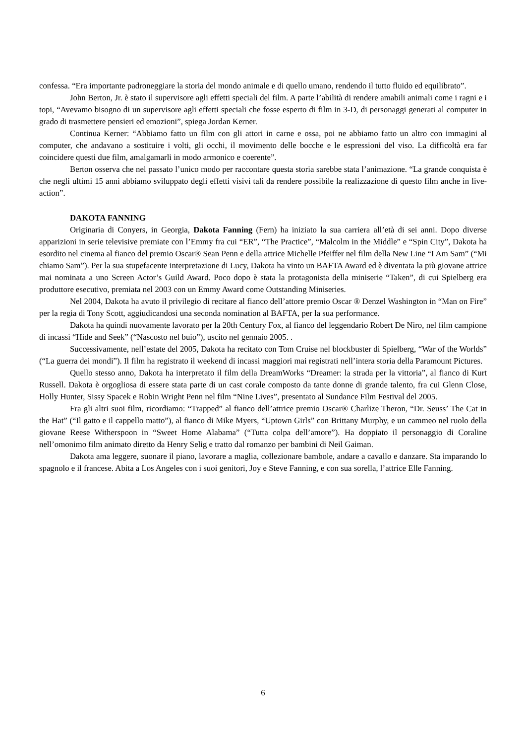confessa. “Era importante padroneggiare la storia del mondo animale e di quello umano, rendendo il tutto fluido ed equilibrato”.
John Berton, Jr. è stato il supervisore agli effetti speciali del film. A parte l’abilità di rendere amabili animali come i ragni e i topi, “Avevamo bisogno di un supervisore agli effetti speciali che fosse esperto di film in 3-D, di personaggi generati al computer in grado di trasmettere pensieri ed emozioni”, spiega Jordan Kerner.
Continua Kerner: “Abbiamo fatto un film con gli attori in carne e ossa, poi ne abbiamo fatto un altro con immagini al computer, che andavano a sostituire i volti, gli occhi, il movimento delle bocche e le espressioni del viso. La difficoltà era far coincidere questi due film, amalgamarli in modo armonico e coerente”.
Berton osserva che nel passato l’unico modo per raccontare questa storia sarebbe stata l’animazione. “La grande conquista è che negli ultimi 15 anni abbiamo sviluppato degli effetti visivi tali da rendere possibile la realizzazione di questo film anche in live-action”.
DAKOTA FANNING
Originaria di Conyers, in Georgia, Dakota Fanning (Fern) ha iniziato la sua carriera all’età di sei anni. Dopo diverse apparizioni in serie televisive premiate con l’Emmy fra cui “ER”, “The Practice”, “Malcolm in the Middle” e “Spin City”, Dakota ha esordito nel cinema al fianco del premio Oscar® Sean Penn e della attrice Michelle Pfeiffer nel film della New Line “I Am Sam” (“Mi chiamo Sam”). Per la sua stupefacente interpretazione di Lucy, Dakota ha vinto un BAFTA Award ed è diventata la più giovane attrice mai nominata a uno Screen Actor’s Guild Award. Poco dopo è stata la protagonista della miniserie “Taken”, di cui Spielberg era produttore esecutivo, premiata nel 2003 con un Emmy Award come Outstanding Miniseries.
Nel 2004, Dakota ha avuto il privilegio di recitare al fianco dell’attore premio Oscar ® Denzel Washington in “Man on Fire” per la regia di Tony Scott, aggiudicandosi una seconda nomination al BAFTA, per la sua performance.
Dakota ha quindi nuovamente lavorato per la 20th Century Fox, al fianco del leggendario Robert De Niro, nel film campione di incassi “Hide and Seek” (“Nascosto nel buio”), uscito nel gennaio 2005. .
Successivamente, nell’estate del 2005, Dakota ha recitato con Tom Cruise nel blockbuster di Spielberg, “War of the Worlds” (“La guerra dei mondi”). Il film ha registrato il weekend di incassi maggiori mai registrati nell’intera storia della Paramount Pictures.
Quello stesso anno, Dakota ha interpretato il film della DreamWorks “Dreamer: la strada per la vittoria”, al fianco di Kurt Russell. Dakota è orgogliosa di essere stata parte di un cast corale composto da tante donne di grande talento, fra cui Glenn Close, Holly Hunter, Sissy Spacek e Robin Wright Penn nel film “Nine Lives”, presentato al Sundance Film Festival del 2005.
Fra gli altri suoi film, ricordiamo: “Trapped” al fianco dell’attrice premio Oscar® Charlize Theron, “Dr. Seuss’ The Cat in the Hat” (“Il gatto e il cappello matto”), al fianco di Mike Myers, “Uptown Girls” con Brittany Murphy, e un cammeo nel ruolo della giovane Reese Witherspoon in “Sweet Home Alabama” (“Tutta colpa dell’amore”). Ha doppiato il personaggio di Coraline nell’omonimo film animato diretto da Henry Selig e tratto dal romanzo per bambini di Neil Gaiman.
Dakota ama leggere, suonare il piano, lavorare a maglia, collezionare bambole, andare a cavallo e danzare. Sta imparando lo spagnolo e il francese. Abita a Los Angeles con i suoi genitori, Joy e Steve Fanning, e con sua sorella, l’attrice Elle Fanning.
6